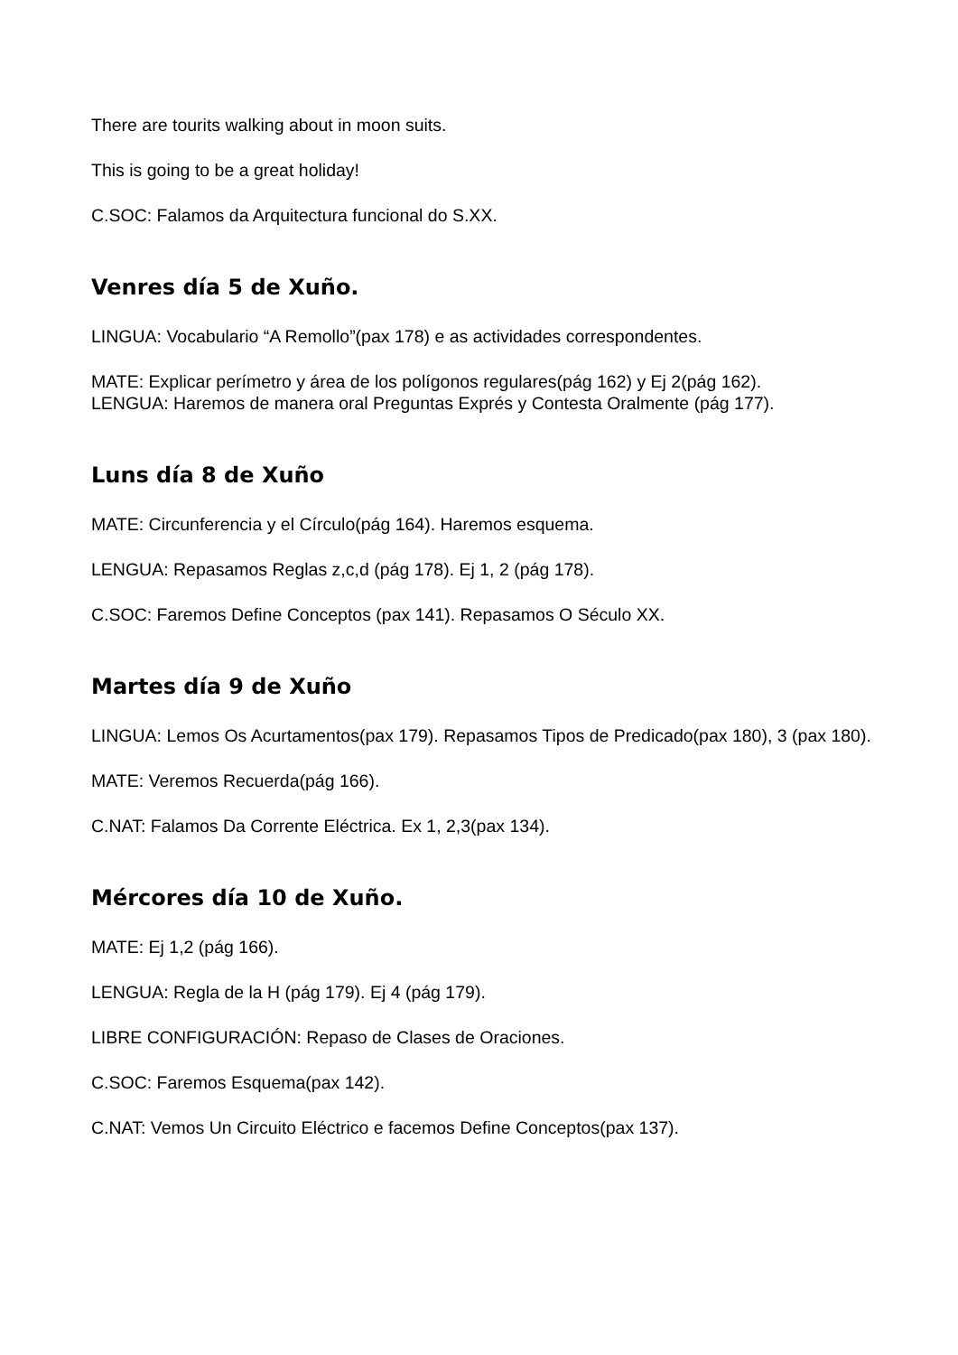There are tourits walking about in moon suits.
This is going to be a great holiday!
C.SOC: Falamos da Arquitectura funcional do S.XX.
Venres día 5 de Xuño.
LINGUA: Vocabulario “A Remollo”(pax 178) e as actividades correspondentes.
MATE: Explicar perímetro y área de los polígonos regulares(pág 162) y Ej 2(pág 162).
LENGUA: Haremos de manera oral Preguntas Exprés y Contesta Oralmente (pág 177).
Luns día 8 de Xuño
MATE: Circunferencia y el Círculo(pág 164). Haremos esquema.
LENGUA: Repasamos Reglas z,c,d (pág 178). Ej 1, 2 (pág 178).
C.SOC: Faremos Define Conceptos (pax 141). Repasamos O Século XX.
Martes día 9 de Xuño
LINGUA: Lemos Os Acurtamentos(pax 179). Repasamos Tipos de Predicado(pax 180), 3 (pax 180).
MATE: Veremos Recuerda(pág 166).
C.NAT: Falamos Da Corrente Eléctrica. Ex 1, 2,3(pax 134).
Mércores día 10 de Xuño.
MATE: Ej 1,2 (pág 166).
LENGUA: Regla de la H (pág 179). Ej 4 (pág 179).
LIBRE CONFIGURACIÓN: Repaso de Clases de Oraciones.
C.SOC: Faremos Esquema(pax 142).
C.NAT: Vemos Un Circuito Eléctrico e facemos Define Conceptos(pax 137).